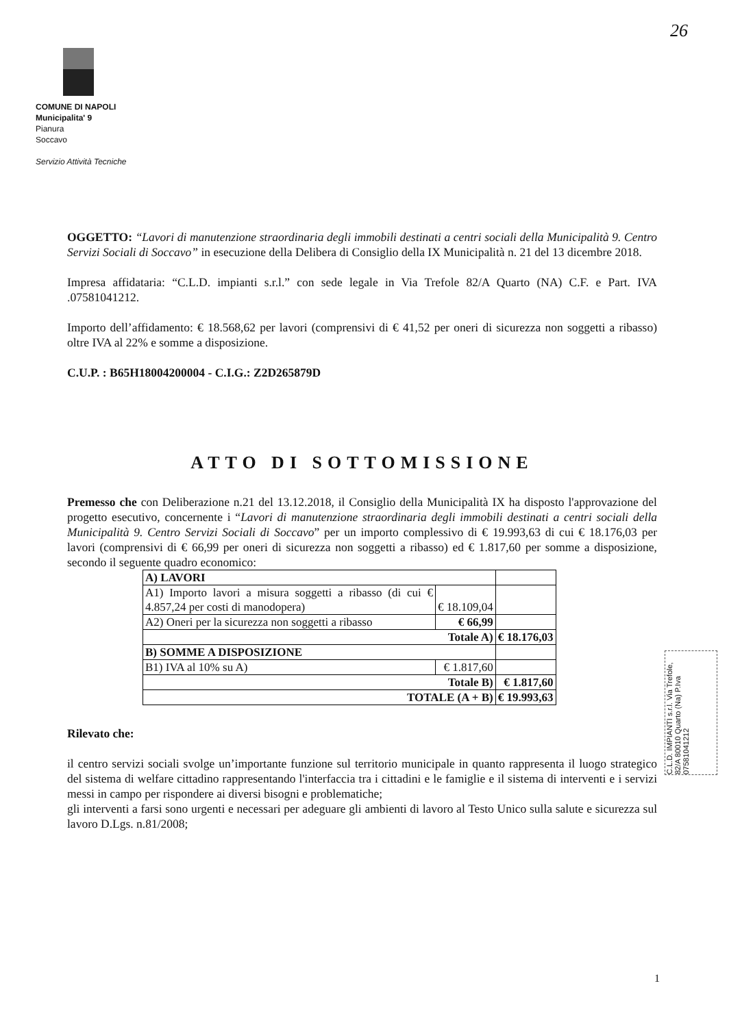26
COMUNE DI NAPOLI
Municipalita' 9
Pianura
Soccavo
Servizio Attività Tecniche
OGGETTO: “Lavori di manutenzione straordinaria degli immobili destinati a centri sociali della Municipalità 9. Centro Servizi Sociali di Soccavo” in esecuzione della Delibera di Consiglio della IX Municipalità n. 21 del 13 dicembre 2018.
Impresa affidataria: “C.L.D. impianti s.r.l.” con sede legale in Via Trefole 82/A Quarto (NA) C.F. e Part. IVA .07581041212.
Importo dell’affidamento: € 18.568,62 per lavori (comprensivi di € 41,52 per oneri di sicurezza non soggetti a ribasso) oltre IVA al 22% e somme a disposizione.
C.U.P. : B65H18004200004 - C.I.G.: Z2D265879D
ATTO DI SOTTOMISSIONE
Premesso che con Deliberazione n.21 del 13.12.2018, il Consiglio della Municipalità IX ha disposto l'approvazione del progetto esecutivo, concernente i “Lavori di manutenzione straordinaria degli immobili destinati a centri sociali della Municipalità 9. Centro Servizi Sociali di Soccavo” per un importo complessivo di € 19.993,63 di cui € 18.176,03 per lavori (comprensivi di € 66,99 per oneri di sicurezza non soggetti a ribasso) ed € 1.817,60 per somme a disposizione, secondo il seguente quadro economico:
| A) LAVORI | | |
| A1) Importo lavori a misura soggetti a ribasso (di cui € 4.857,24 per costi di manodopera) | € 18.109,04 | |
| A2) Oneri per la sicurezza non soggetti a ribasso | € 66,99 | |
| Totale A) | | € 18.176,03 |
| B) SOMME A DISPOSIZIONE | | |
| B1) IVA al 10% su A) | € 1.817,60 | |
| Totale B) | | € 1.817,60 |
| TOTALE (A + B) | | € 19.993,63 |
Rilevato che:
il centro servizi sociali svolge un’importante funzione sul territorio municipale in quanto rappresenta il luogo strategico del sistema di welfare cittadino rappresentando l'interfaccia tra i cittadini e le famiglie e il sistema di interventi e i servizi messi in campo per rispondere ai diversi bisogni e problematiche;
gli interventi a farsi sono urgenti e necessari per adeguare gli ambienti di lavoro al Testo Unico sulla salute e sicurezza sul lavoro D.Lgs. n.81/2008;
C.L.D. IMPIANTI s.r.l. Via Trefole, 82/A 80010 Quarto (Na) P.Iva 07581041212
1